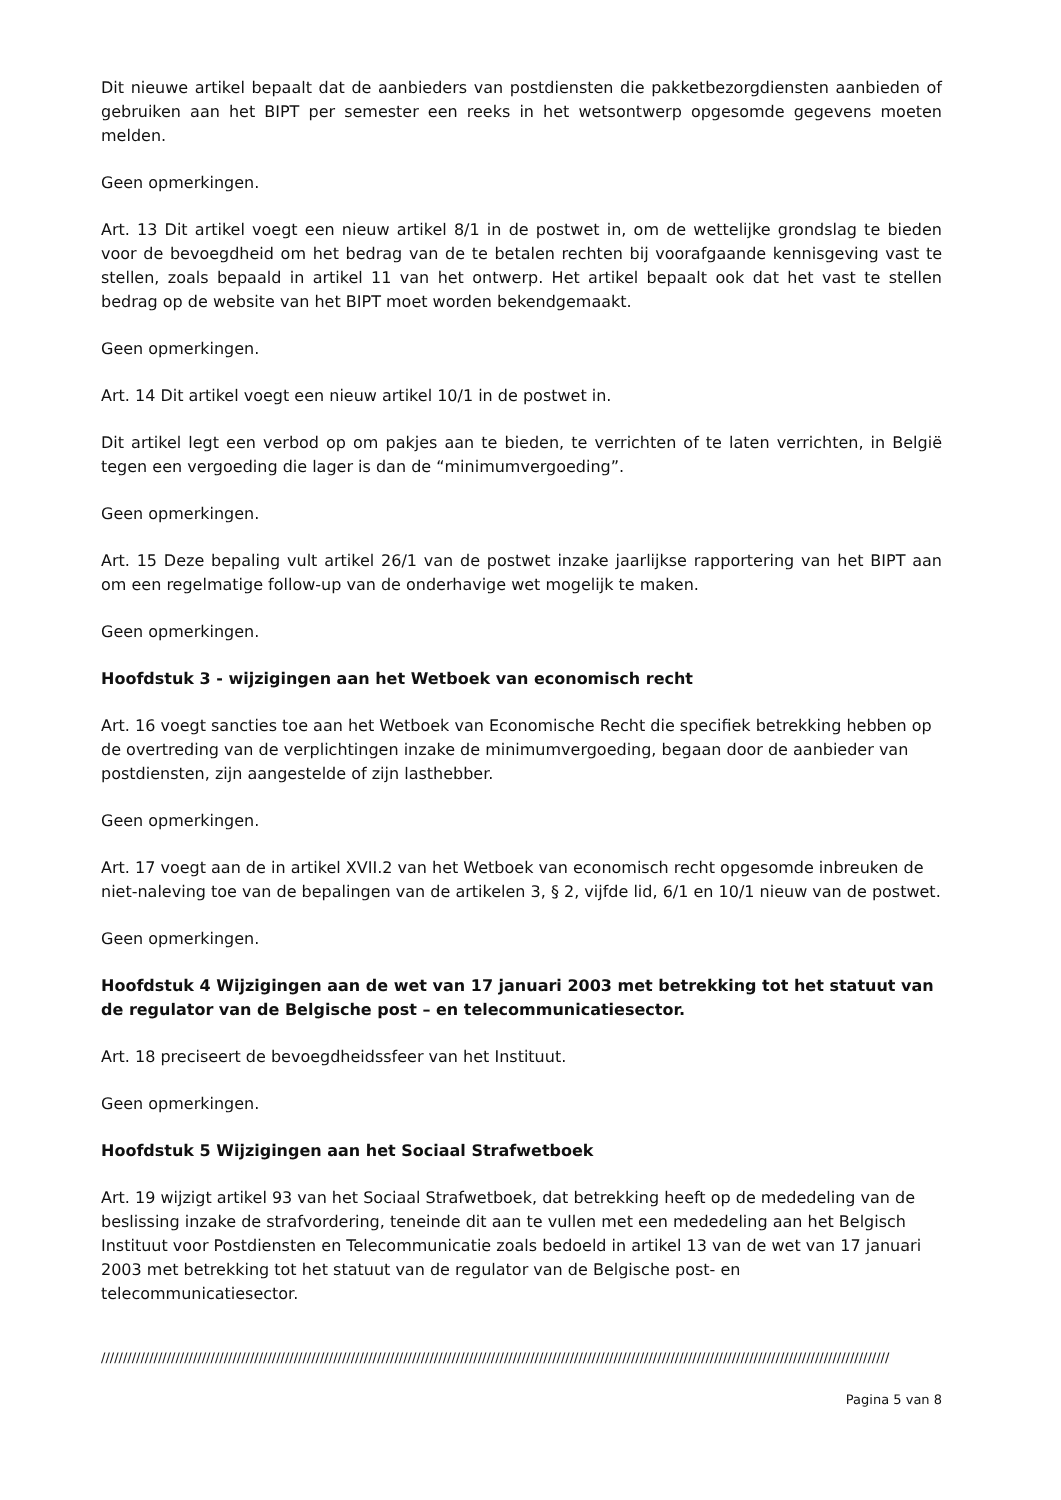Dit nieuwe artikel bepaalt dat de aanbieders van postdiensten die pakketbezorgdiensten aanbieden of gebruiken aan het BIPT per semester een reeks in het wetsontwerp opgesomde gegevens moeten melden.
Geen opmerkingen.
Art. 13 Dit artikel voegt een nieuw artikel 8/1 in de postwet in, om de wettelijke grondslag te bieden voor de bevoegdheid om het bedrag van de te betalen rechten bij voorafgaande kennisgeving vast te stellen, zoals bepaald in artikel 11 van het ontwerp. Het artikel bepaalt ook dat het vast te stellen bedrag op de website van het BIPT moet worden bekendgemaakt.
Geen opmerkingen.
Art. 14 Dit artikel voegt een nieuw artikel 10/1 in de postwet in.
Dit artikel legt een verbod op om pakjes aan te bieden, te verrichten of te laten verrichten, in België tegen een vergoeding die lager is dan de “minimumvergoeding”.
Geen opmerkingen.
Art. 15 Deze bepaling vult artikel 26/1 van de postwet inzake jaarlijkse rapportering van het BIPT aan om een regelmatige follow-up van de onderhavige wet mogelijk te maken.
Geen opmerkingen.
Hoofdstuk 3 - wijzigingen aan het Wetboek van economisch recht
Art. 16 voegt sancties toe aan het Wetboek van Economische Recht die specifiek betrekking hebben op de overtreding van de verplichtingen inzake de minimumvergoeding, begaan door de aanbieder van postdiensten, zijn aangestelde of zijn lasthebber.
Geen opmerkingen.
Art. 17 voegt aan de in artikel XVII.2 van het Wetboek van economisch recht opgesomde inbreuken de niet-naleving toe van de bepalingen van de artikelen 3, § 2, vijfde lid, 6/1 en 10/1 nieuw van de postwet.
Geen opmerkingen.
Hoofdstuk 4 Wijzigingen aan de wet van 17 januari 2003 met betrekking tot het statuut van de regulator van de Belgische post – en telecommunicatiesector.
Art. 18 preciseert de bevoegdheidssfeer van het Instituut.
Geen opmerkingen.
Hoofdstuk 5 Wijzigingen aan het Sociaal Strafwetboek
Art. 19 wijzigt artikel 93 van het Sociaal Strafwetboek, dat betrekking heeft op de mededeling van de beslissing inzake de strafvordering, teneinde dit aan te vullen met een mededeling aan het Belgisch Instituut voor Postdiensten en Telecommunicatie zoals bedoeld in artikel 13 van de wet van 17 januari 2003 met betrekking tot het statuut van de regulator van de Belgische post- en telecommunicatiesector.
////////////////////////////////////////////////////////////////////////////////////////////////////////////////////////////////////////////////////////////////////////////////////
Pagina 5 van 8